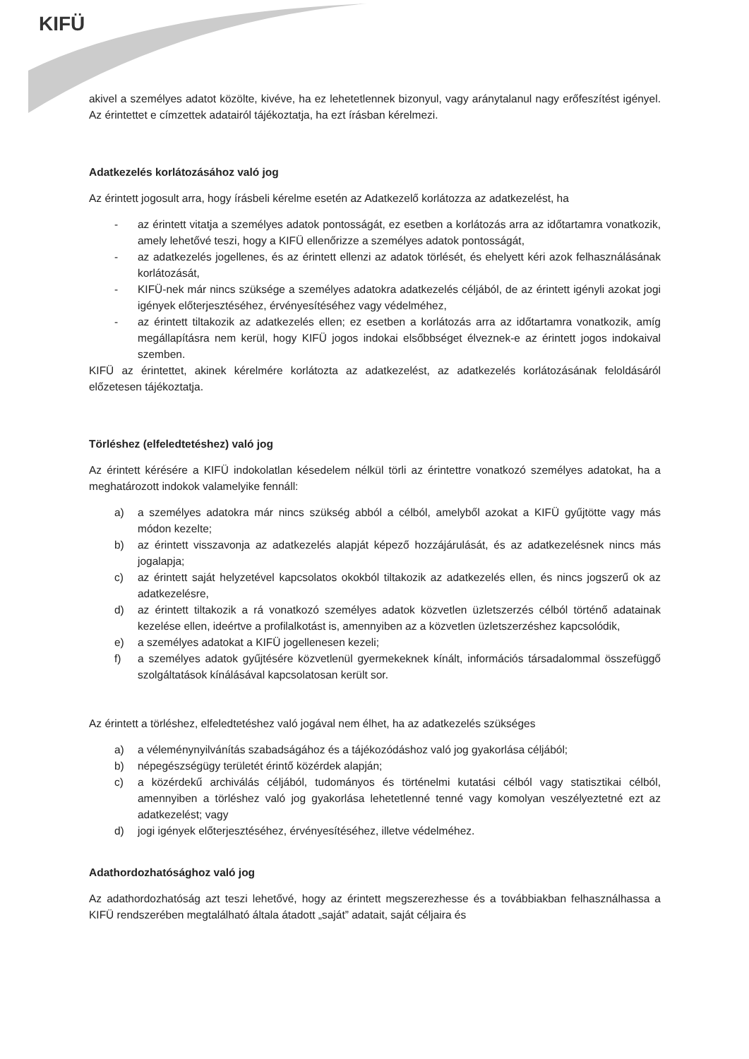KIFÜ
akivel a személyes adatot közölte, kivéve, ha ez lehetetlennek bizonyul, vagy aránytalanul nagy erőfeszítést igényel. Az érintettet e címzettek adatairól tájékoztatja, ha ezt írásban kérelmezi.
Adatkezelés korlátozásához való jog
Az érintett jogosult arra, hogy írásbeli kérelme esetén az Adatkezelő korlátozza az adatkezelést, ha
- az érintett vitatja a személyes adatok pontosságát, ez esetben a korlátozás arra az időtartamra vonatkozik, amely lehetővé teszi, hogy a KIFÜ ellenőrizze a személyes adatok pontosságát,
- az adatkezelés jogellenes, és az érintett ellenzi az adatok törlését, és ehelyett kéri azok felhasználásának korlátozását,
- KIFÜ-nek már nincs szüksége a személyes adatokra adatkezelés céljából, de az érintett igényli azokat jogi igények előterjesztéséhez, érvényesítéséhez vagy védelméhez,
- az érintett tiltakozik az adatkezelés ellen; ez esetben a korlátozás arra az időtartamra vonatkozik, amíg megállapításra nem kerül, hogy KIFÜ jogos indokai elsőbbséget élveznek-e az érintett jogos indokaival szemben.
KIFÜ az érintettet, akinek kérelmére korlátozta az adatkezelést, az adatkezelés korlátozásának feloldásáról előzetesen tájékoztatja.
Törléshez (elfeledtetéshez) való jog
Az érintett kérésére a KIFÜ indokolatlan késedelem nélkül törli az érintettre vonatkozó személyes adatokat, ha a meghatározott indokok valamelyike fennáll:
a) a személyes adatokra már nincs szükség abból a célból, amelyből azokat a KIFÜ gyűjtötte vagy más módon kezelte;
b) az érintett visszavonja az adatkezelés alapját képező hozzájárulását, és az adatkezelésnek nincs más jogalapja;
c) az érintett saját helyzetével kapcsolatos okokból tiltakozik az adatkezelés ellen, és nincs jogszerű ok az adatkezelésre,
d) az érintett tiltakozik a rá vonatkozó személyes adatok közvetlen üzletszerzés célból történő adatainak kezelése ellen, ideértve a profilalkotást is, amennyiben az a közvetlen üzletszerzéshez kapcsolódik,
e) a személyes adatokat a KIFÜ jogellenesen kezeli;
f) a személyes adatok gyűjtésére közvetlenül gyermekeknek kínált, információs társadalommal összefüggő szolgáltatások kínálásával kapcsolatosan került sor.
Az érintett a törléshez, elfeledtetéshez való jogával nem élhet, ha az adatkezelés szükséges
a) a véleménynyilvánítás szabadságához és a tájékozódáshoz való jog gyakorlása céljából;
b) népegészségügy területét érintő közérdek alapján;
c) a közérdekű archiválás céljából, tudományos és történelmi kutatási célból vagy statisztikai célból, amennyiben a törléshez való jog gyakorlása lehetetlenné tenné vagy komolyan veszélyeztetné ezt az adatkezelést; vagy
d) jogi igények előterjesztéséhez, érvényesítéséhez, illetve védelméhez.
Adathordozhatósághoz való jog
Az adathordozhatóság azt teszi lehetővé, hogy az érintett megszerezhesse és a továbbiakban felhasználhassa a KIFÜ rendszerében megtalálható általa átadott „saját” adatait, saját céljaira és